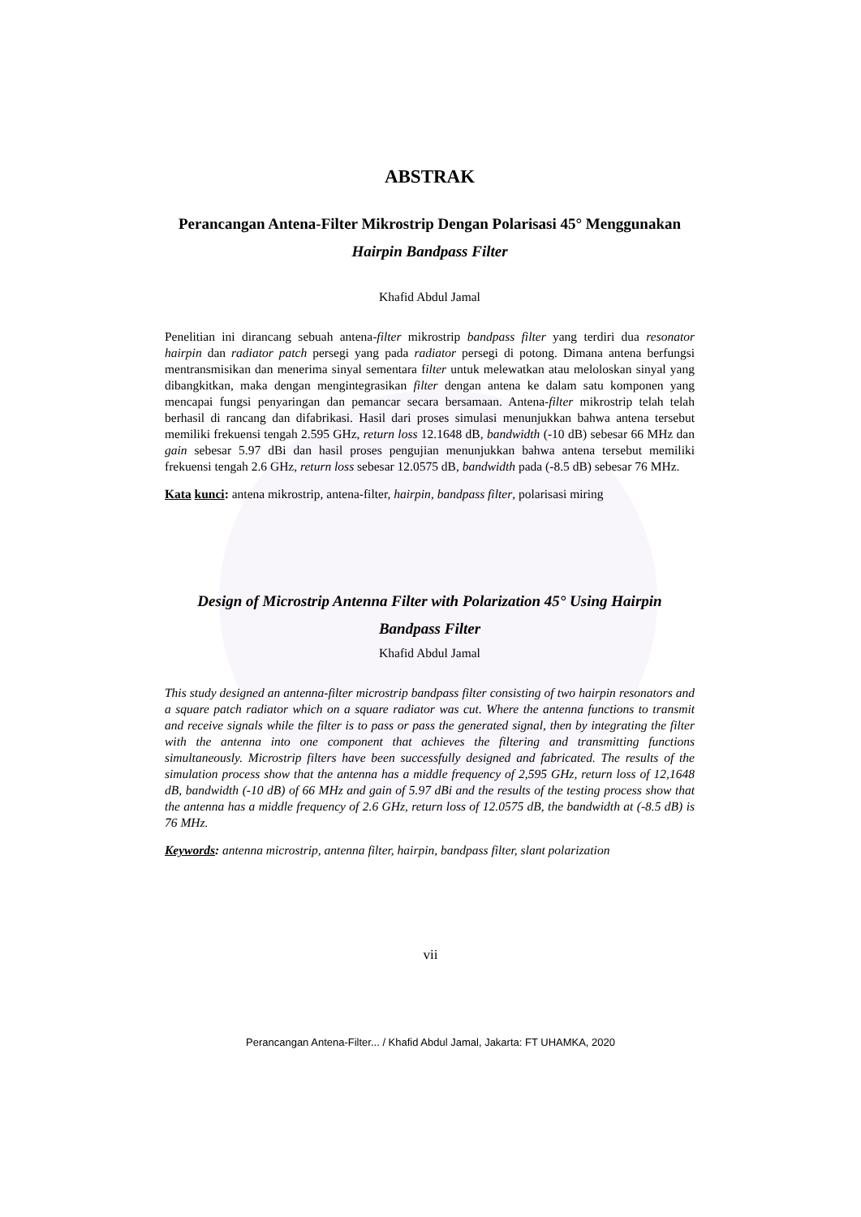ABSTRAK
Perancangan Antena-Filter Mikrostrip Dengan Polarisasi 45° Menggunakan
Hairpin Bandpass Filter
Khafid Abdul Jamal
Penelitian ini dirancang sebuah antena-filter mikrostrip bandpass filter yang terdiri dua resonator hairpin dan radiator patch persegi yang pada radiator persegi di potong. Dimana antena berfungsi mentransmisikan dan menerima sinyal sementara filter untuk melewatkan atau meloloskan sinyal yang dibangkitkan, maka dengan mengintegrasikan filter dengan antena ke dalam satu komponen yang mencapai fungsi penyaringan dan pemancar secara bersamaan. Antena-filter mikrostrip telah telah berhasil di rancang dan difabrikasi. Hasil dari proses simulasi menunjukkan bahwa antena tersebut memiliki frekuensi tengah 2.595 GHz, return loss 12.1648 dB, bandwidth (-10 dB) sebesar 66 MHz dan gain sebesar 5.97 dBi dan hasil proses pengujian menunjukkan bahwa antena tersebut memiliki frekuensi tengah 2.6 GHz, return loss sebesar 12.0575 dB, bandwidth pada (-8.5 dB) sebesar 76 MHz.
Kata kunci: antena mikrostrip, antena-filter, hairpin, bandpass filter, polarisasi miring
Design of Microstrip Antenna Filter with Polarization 45° Using Hairpin
Bandpass Filter
Khafid Abdul Jamal
This study designed an antenna-filter microstrip bandpass filter consisting of two hairpin resonators and a square patch radiator which on a square radiator was cut. Where the antenna functions to transmit and receive signals while the filter is to pass or pass the generated signal, then by integrating the filter with the antenna into one component that achieves the filtering and transmitting functions simultaneously. Microstrip filters have been successfully designed and fabricated. The results of the simulation process show that the antenna has a middle frequency of 2,595 GHz, return loss of 12,1648 dB, bandwidth (-10 dB) of 66 MHz and gain of 5.97 dBi and the results of the testing process show that the antenna has a middle frequency of 2.6 GHz, return loss of 12.0575 dB, the bandwidth at (-8.5 dB) is 76 MHz.
Keywords: antenna microstrip, antenna filter, hairpin, bandpass filter, slant polarization
vii
Perancangan Antena-Filter... / Khafid Abdul Jamal, Jakarta: FT UHAMKA, 2020